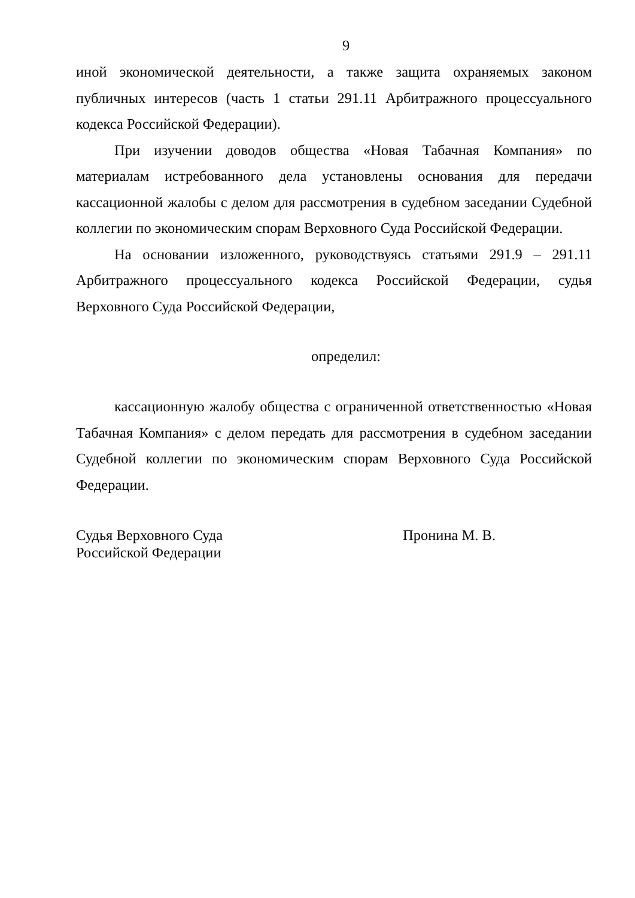9
иной экономической деятельности, а также защита охраняемых законом публичных интересов (часть 1 статьи 291.11 Арбитражного процессуального кодекса Российской Федерации).
При изучении доводов общества «Новая Табачная Компания» по материалам истребованного дела установлены основания для передачи кассационной жалобы с делом для рассмотрения в судебном заседании Судебной коллегии по экономическим спорам Верховного Суда Российской Федерации.
На основании изложенного, руководствуясь статьями 291.9 – 291.11 Арбитражного процессуального кодекса Российской Федерации, судья Верховного Суда Российской Федерации,
определил:
кассационную жалобу общества с ограниченной ответственностью «Новая Табачная Компания» с делом передать для рассмотрения в судебном заседании Судебной коллегии по экономическим спорам Верховного Суда Российской Федерации.
Судья Верховного Суда
Российской Федерации
Пронина М. В.